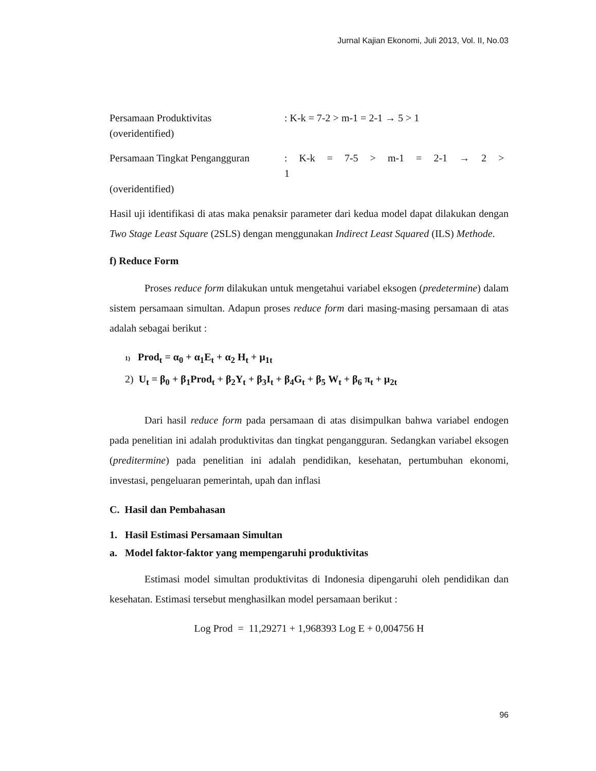Jurnal Kajian Ekonomi, Juli 2013, Vol. II, No.03
Persamaan Produktivitas: K-k = 7-2 > m-1 = 2-1 → 5 > 1
(overidentified)
Persamaan Tingkat Pengangguran: K-k = 7-5 > m-1 = 2-1 → 2 > 1
(overidentified)
Hasil uji identifikasi di atas maka penaksir parameter dari kedua model dapat dilakukan dengan Two Stage Least Square (2SLS) dengan menggunakan Indirect Least Squared (ILS) Methode.
f) Reduce Form
Proses reduce form dilakukan untuk mengetahui variabel eksogen (predetermine) dalam sistem persamaan simultan. Adapun proses reduce form dari masing-masing persamaan di atas adalah sebagai berikut :
1) Prod<sub>t</sub> = α<sub>0</sub> + α<sub>1</sub>E<sub>t</sub> + α<sub>2</sub> H<sub>t</sub> + μ<sub>1t</sub>
2) U<sub>t</sub> = β<sub>0</sub> + β<sub>1</sub>Prod<sub>t</sub> + β<sub>2</sub>Y<sub>t</sub> + β<sub>3</sub>I<sub>t</sub> + β<sub>4</sub>G<sub>t</sub> + β<sub>5</sub> W<sub>t</sub> + β<sub>6</sub> π<sub>t</sub> + μ<sub>2t</sub>
Dari hasil reduce form pada persamaan di atas disimpulkan bahwa variabel endogen pada penelitian ini adalah produktivitas dan tingkat pengangguran. Sedangkan variabel eksogen (preditermine) pada penelitian ini adalah pendidikan, kesehatan, pertumbuhan ekonomi, investasi, pengeluaran pemerintah, upah dan inflasi
C. Hasil dan Pembahasan
1. Hasil Estimasi Persamaan Simultan
a. Model faktor-faktor yang mempengaruhi produktivitas
Estimasi model simultan produktivitas di Indonesia dipengaruhi oleh pendidikan dan kesehatan. Estimasi tersebut menghasilkan model persamaan berikut :
Log Prod = 11,29271 + 1,968393 Log E + 0,004756 H
96